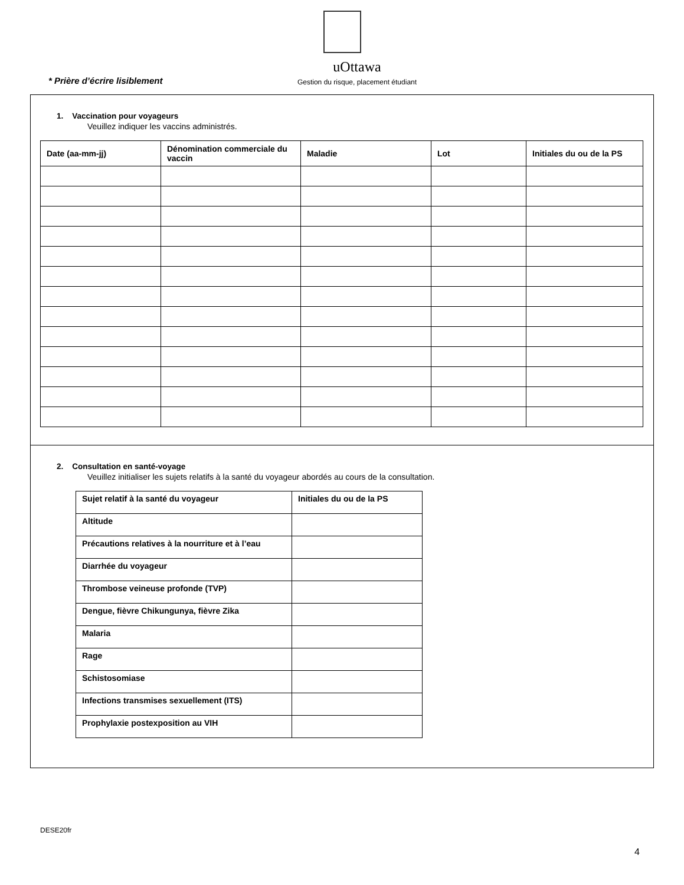uOttawa
* Prière d’écrire lisiblement Gestion du risque, placement étudiant
1. Vaccination pour voyageurs
Veuillez indiquer les vaccins administrés.
| Date (aa-mm-jj) | Dénomination commerciale du vaccin | Maladie | Lot | Initiales du ou de la PS |
| --- | --- | --- | --- | --- |
2. Consultation en santé-voyage
Veuillez initialiser les sujets relatifs à la santé du voyageur abordés au cours de la consultation.
| Sujet relatif à la santé du voyageur | Initiales du ou de la PS |
| --- | --- |
| Altitude | |
| Précautions relatives à la nourriture et à l’eau | |
| Diarrhée du voyageur | |
| Thrombose veineuse profonde (TVP) | |
| Dengue, fièvre Chikungunya, fièvre Zika | |
| Malaria | |
| Rage | |
| Schistosomiase | |
| Infections transmises sexuellement (ITS) | |
| Prophylaxie postexposition au VIH | |
DESE20fr
4